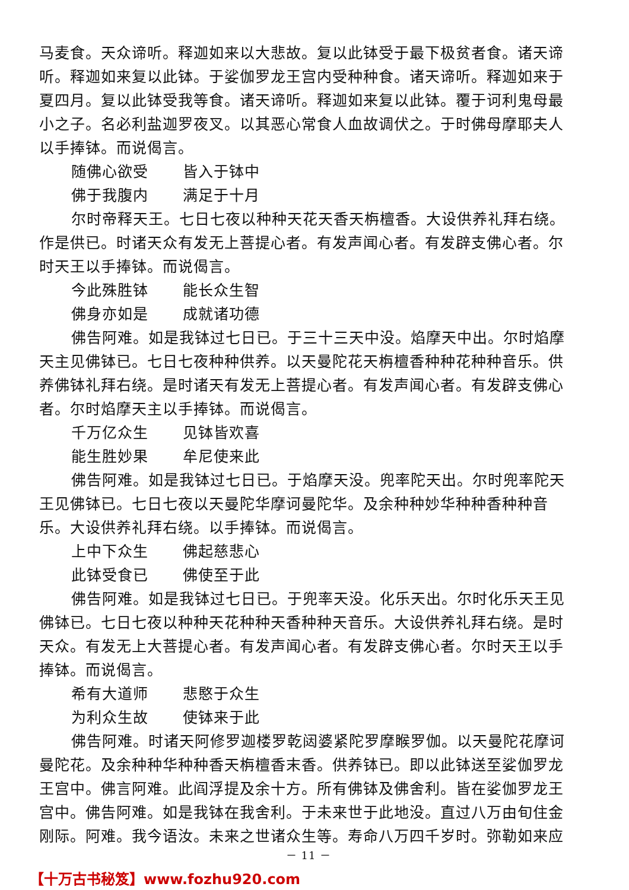马麦食。天众谛听。释迦如来以大悲故。复以此钵受于最下极贫者食。诸天谛听。释迦如来复以此钵。于娑伽罗龙王宫内受种种食。诸天谛听。释迦如来于夏四月。复以此钵受我等食。诸天谛听。释迦如来复以此钵。覆于诃利鬼母最小之子。名必利盐迦罗夜叉。以其恶心常食人血故调伏之。于时佛母摩耶夫人以手捧钵。而说偈言。
随佛心欲受 皆入于钵中
佛于我腹内 满足于十月
尔时帝释天王。七日七夜以种种天花天香天栴檀香。大设供养礼拜右绕。作是供已。时诸天众有发无上菩提心者。有发声闻心者。有发辟支佛心者。尔时天王以手捧钵。而说偈言。
今此殊胜钵 能长众生智
佛身亦如是 成就诸功德
佛告阿难。如是我钵过七日已。于三十三天中没。焰摩天中出。尔时焰摩天主见佛钵已。七日七夜种种供养。以天曼陀花天栴檀香种种花种种音乐。供养佛钵礼拜右绕。是时诸天有发无上菩提心者。有发声闻心者。有发辟支佛心者。尔时焰摩天主以手捧钵。而说偈言。
千万亿众生 见钵皆欢喜
能生胜妙果 牟尼使来此
佛告阿难。如是我钵过七日已。于焰摩天没。兜率陀天出。尔时兜率陀天王见佛钵已。七日七夜以天曼陀华摩诃曼陀华。及余种种妙华种种香种种音乐。大设供养礼拜右绕。以手捧钵。而说偈言。
上中下众生 佛起慈悲心
此钵受食已 佛使至于此
佛告阿难。如是我钵过七日已。于兜率天没。化乐天出。尔时化乐天王见佛钵已。七日七夜以种种天花种种天香种种天音乐。大设供养礼拜右绕。是时天众。有发无上大菩提心者。有发声闻心者。有发辟支佛心者。尔时天王以手捧钵。而说偈言。
希有大道师 悲愍于众生
为利众生故 使钵来于此
佛告阿难。时诸天阿修罗迦楼罗乾闼婆紧陀罗摩睺罗伽。以天曼陀花摩诃曼陀花。及余种种华种种香天栴檀香末香。供养钵已。即以此钵送至娑伽罗龙王宫中。佛言阿难。此阎浮提及余十方。所有佛钵及佛舍利。皆在娑伽罗龙王宫中。佛告阿难。如是我钵在我舍利。于未来世于此地没。直过八万由旬住金刚际。阿难。我今语汝。未来之世诸众生等。寿命八万四千岁时。弥勒如来应
－ 11 －
【十万古书秘笈】www.fozhu920.com